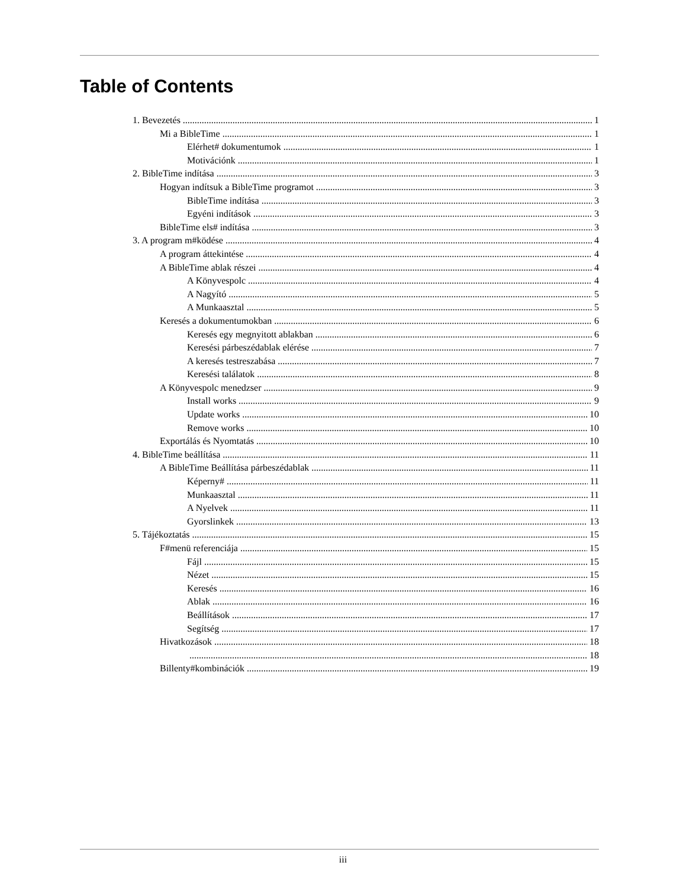Table of Contents
1. Bevezetés 1
Mi a BibleTime 1
Elérhet# dokumentumok 1
Motivációnk 1
2. BibleTime indítása 3
Hogyan indítsuk a BibleTime programot 3
BibleTime indítása 3
Egyéni indítások 3
BibleTime els# indítása 3
3. A program m#ködése 4
A program áttekintése 4
A BibleTime ablak részei 4
A Könyvespolc 4
A Nagyító 5
A Munkaasztal 5
Keresés a dokumentumokban 6
Keresés egy megnyitott ablakban 6
Keresési párbeszédablak elérése 7
A keresés testreszabása 7
Keresési találatok 8
A Könyvespolc menedzser 9
Install works 9
Update works 10
Remove works 10
Exportálás és Nyomtatás 10
4. BibleTime beállítása 11
A BibleTime Beállítása párbeszédablak 11
Képerny# 11
Munkaasztal 11
A Nyelvek 11
Gyorslinkek 13
5. Tájékoztatás 15
F#menü referenciája 15
Fájl 15
Nézet 15
Keresés 16
Ablak 16
Beállítások 17
Segítség 17
Hivatkozások 18
18
Billenty#kombinációk 19
iii